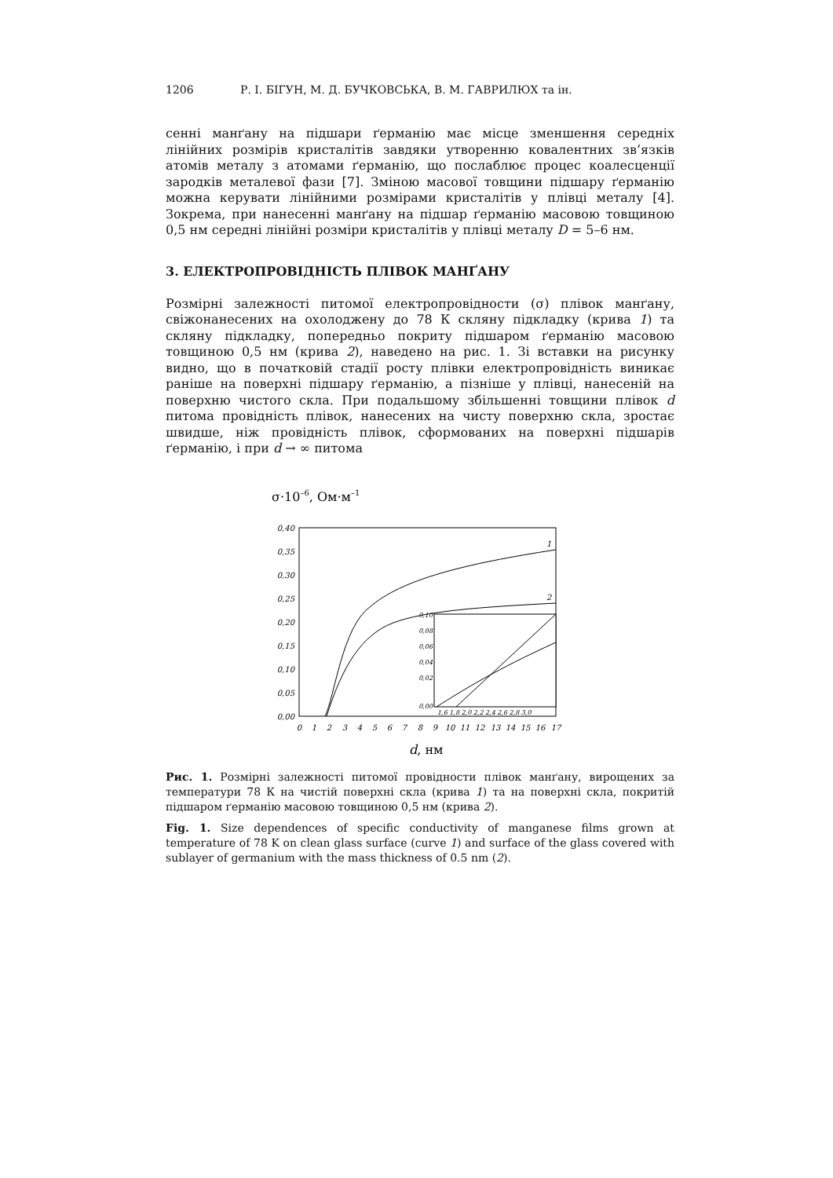1206 Р. І. БІГУН, М. Д. БУЧКОВСЬКА, В. М. ГАВРИЛЮХ та ін.
сенні манґану на підшари ґерманію має місце зменшення середніх лінійних розмірів кристалітів завдяки утворенню ковалентних зв’язків атомів металу з атомами ґерманію, що послаблює процес коалесценції зародків металевої фази [7]. Зміною масової товщини підшару ґерманію можна керувати лінійними розмірами кристалітів у плівці металу [4]. Зокрема, при нанесенні манґану на підшар ґерманію масовою товщиною 0,5 нм середні лінійні розміри кристалітів у плівці металу D = 5–6 нм.
3. ЕЛЕКТРОПРОВІДНІСТЬ ПЛІВОК МАНҐАНУ
Розмірні залежності питомої електропровідности (σ) плівок манґану, свіжонанесених на охолоджену до 78 К скляну підкладку (крива 1) та скляну підкладку, попередньо покриту підшаром ґерманію масовою товщиною 0,5 нм (крива 2), наведено на рис. 1. Зі вставки на рисунку видно, що в початковій стадії росту плівки електропровідність виникає раніше на поверхні підшару ґерманію, а пізніше у плівці, нанесеній на поверхню чистого скла. При подальшому збільшенні товщини плівок d питома провідність плівок, нанесених на чисту поверхню скла, зростає швидше, ніж провідність плівок, сформованих на поверхні підшарів ґерманію, і при d → ∞ питома
σ·10–6, Ом·м–1
0,40
0,35
0,30
0,25
0,20
0,15
0,10
0,05
0,00
0
1
2
3
4
5
6
7
8
9
10
11
12
13
14
15
16
17
1
2
0,10
0,08
0,06
0,04
0,02
0,00
1,6 1,8 2,0 2,2 2,4 2,6 2,8 3,0
d, нм
Рис. 1. Розмірні залежності питомої провідности плівок манґану, вирощених за температури 78 К на чистій поверхні скла (крива 1) та на поверхні скла, покритій підшаром ґерманію масовою товщиною 0,5 нм (крива 2).
Fig. 1. Size dependences of specific conductivity of manganese films grown at temperature of 78 K on clean glass surface (curve 1) and surface of the glass covered with sublayer of germanium with the mass thickness of 0.5 nm (2).